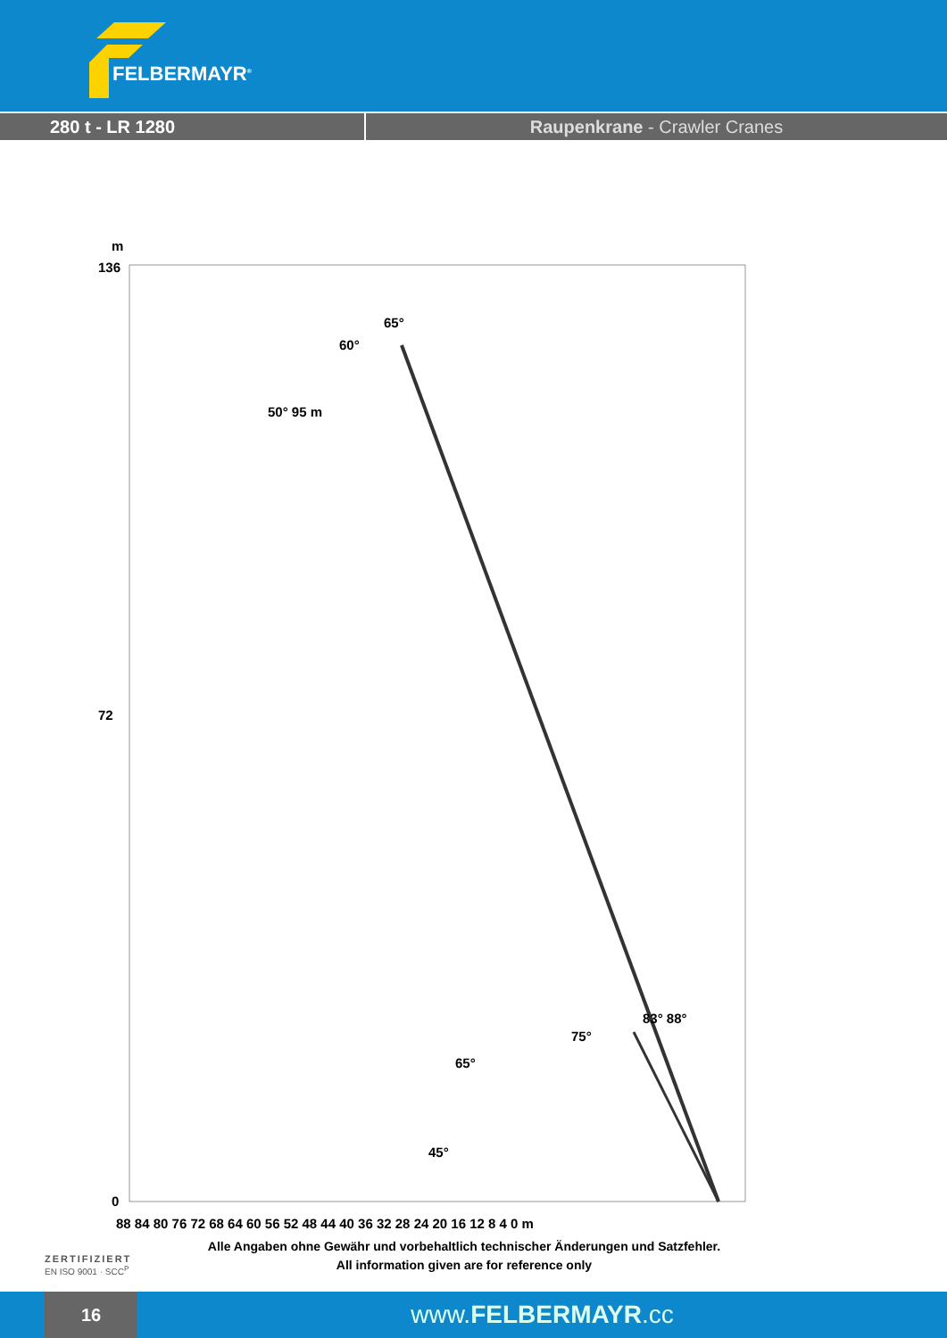FELBERMAYR<sup>®</sup>
280 t - LR 1280 Raupenkrane - Crawler Cranes
m
136
72
0
88 84 80 76 72 68 64 60 56 52 48 44 40 36 32 28 24 20 16 12 8 4 0 m
65°
60°
50° 95 m
75°
83° 88°
65°
45°
Alle Angaben ohne Gewähr und vorbehaltlich technischer Änderungen und Satzfehler.
All information given are for reference only
ZERTIFIZIERT
EN ISO 9001 · SCC<sup>P</sup>
16
www.FELBERMAYR.cc